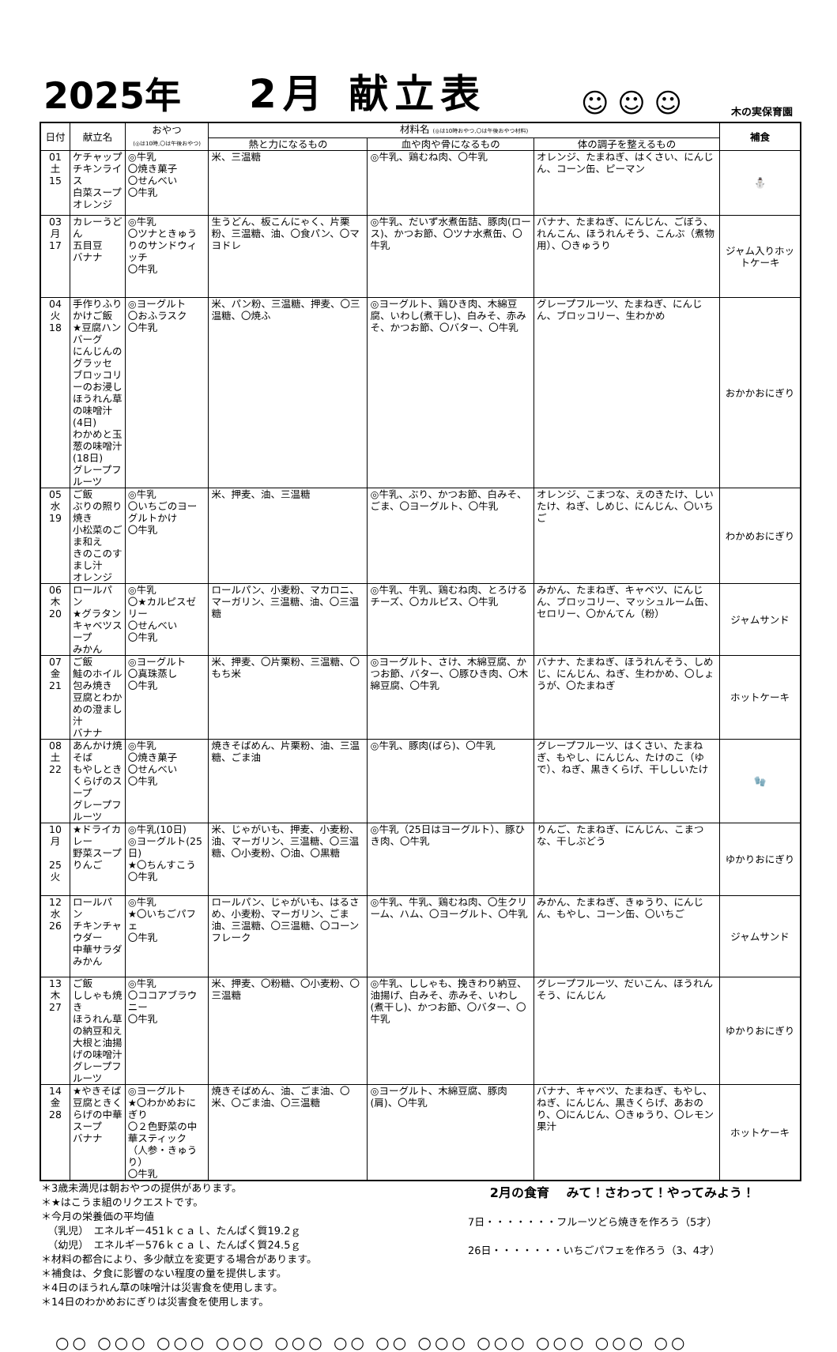2025年
2月 献立表
☺ ☺ ☺
木の実保育園
| 日付 | 献立名 | おやつ (◎は10時,〇は午後おやつ) | 材料名 (◎は10時おやつ,〇は午後おやつ材料) | | | 補食 |
| --- | --- | --- | --- | --- | --- | --- |
| | | | 熱と力になるもの | 血や肉や骨になるもの | 体の調子を整えるもの | |
| 01 土 15 | ケチャップチキンライス 白菜スープ オレンジ | ◎牛乳 〇焼き菓子 〇せんべい 〇牛乳 | 米、三温糖 | ◎牛乳、鶏むね肉、〇牛乳 | オレンジ、たまねぎ、はくさい、にんじん、コーン缶、ピーマン | ⛄ |
| 03 月 17 | カレーうどん 五目豆 バナナ | ◎牛乳 〇ツナときゅうりのサンドウィッチ 〇牛乳 | 生うどん、板こんにゃく、片栗粉、三温糖、油、〇食パン、〇マヨドレ | ◎牛乳、だいず水煮缶詰、豚肉(ロース)、かつお節、〇ツナ水煮缶、〇牛乳 | バナナ、たまねぎ、にんじん、ごぼう、れんこん、ほうれんそう、こんぶ（煮物用）、〇きゅうり | ジャム入りホットケーキ |
| 04 火 18 | 手作りふりかけご飯 ★豆腐ハンバーグ にんじんのグラッセ ブロッコリーのお浸し ほうれん草の味噌汁(4日) わかめと玉葱の味噌汁(18日) グレープフルーツ | ◎ヨーグルト 〇おふラスク 〇牛乳 | 米、パン粉、三温糖、押麦、〇三温糖、〇焼ふ | ◎ヨーグルト、鶏ひき肉、木綿豆腐、いわし(煮干し)、白みそ、赤みそ、かつお節、〇バター、〇牛乳 | グレープフルーツ、たまねぎ、にんじん、ブロッコリー、生わかめ | おかかおにぎり |
| 05 水 19 | ご飯 ぶりの照り焼き 小松菜のごま和え きのこのすまし汁 オレンジ | ◎牛乳 〇いちごのヨーグルトかけ 〇牛乳 | 米、押麦、油、三温糖 | ◎牛乳、ぶり、かつお節、白みそ、ごま、〇ヨーグルト、〇牛乳 | オレンジ、こまつな、えのきたけ、しいたけ、ねぎ、しめじ、にんじん、〇いちご | わかめおにぎり |
| 06 木 20 | ロールパン ★グラタン キャベツスープ みかん | ◎牛乳 〇★カルピスゼリー 〇せんべい 〇牛乳 | ロールパン、小麦粉、マカロニ、マーガリン、三温糖、油、〇三温糖 | ◎牛乳、牛乳、鶏むね肉、とろけるチーズ、〇カルピス、〇牛乳 | みかん、たまねぎ、キャベツ、にんじん、ブロッコリー、マッシュルーム缶、セロリー、〇かんてん（粉） | ジャムサンド |
| 07 金 21 | ご飯 鮭のホイル包み焼き 豆腐とわかめの澄まし汁 バナナ | ◎ヨーグルト 〇真珠蒸し 〇牛乳 | 米、押麦、〇片栗粉、三温糖、〇もち米 | ◎ヨーグルト、さけ、木綿豆腐、かつお節、バター、〇豚ひき肉、〇木綿豆腐、〇牛乳 | バナナ、たまねぎ、ほうれんそう、しめじ、にんじん、ねぎ、生わかめ、〇しょうが、〇たまねぎ | ホットケーキ |
| 08 土 22 | あんかけ焼そば もやしときくらげのスープ グレープフルーツ | ◎牛乳 〇焼き菓子 〇せんべい 〇牛乳 | 焼きそばめん、片栗粉、油、三温糖、ごま油 | ◎牛乳、豚肉(ばら)、〇牛乳 | グレープフルーツ、はくさい、たまねぎ、もやし、にんじん、たけのこ（ゆで）、ねぎ、黒きくらげ、干ししいたけ | 🧤 |
| 10 月 25 火 | ★ドライカレー 野菜スープ りんご | ◎牛乳(10日) ◎ヨーグルト(25日) ★〇ちんすこう 〇牛乳 | 米、じゃがいも、押麦、小麦粉、油、マーガリン、三温糖、〇三温糖、〇小麦粉、〇油、〇黒糖 | ◎牛乳（25日はヨーグルト）、豚ひき肉、〇牛乳 | りんご、たまねぎ、にんじん、こまつな、干しぶどう | ゆかりおにぎり |
| 12 水 26 | ロールパン チキンチャウダー 中華サラダ みかん | ◎牛乳 ★〇いちごパフェ 〇牛乳 | ロールパン、じゃがいも、はるさめ、小麦粉、マーガリン、ごま油、三温糖、〇三温糖、〇コーンフレーク | ◎牛乳、牛乳、鶏むね肉、〇生クリーム、ハム、〇ヨーグルト、〇牛乳 | みかん、たまねぎ、きゅうり、にんじん、もやし、コーン缶、〇いちご | ジャムサンド |
| 13 木 27 | ご飯 ししゃも焼き ほうれん草の納豆和え 大根と油揚げの味噌汁 グレープフルーツ | ◎牛乳 〇ココアブラウニー 〇牛乳 | 米、押麦、〇粉糖、〇小麦粉、〇三温糖 | ◎牛乳、ししゃも、挽きわり納豆、油揚げ、白みそ、赤みそ、いわし(煮干し)、かつお節、〇バター、〇牛乳 | グレープフルーツ、だいこん、ほうれんそう、にんじん | ゆかりおにぎり |
| 14 金 28 | ★やきそば 豆腐ときくらげの中華スープ バナナ | ◎ヨーグルト ★〇わかめおにぎり 〇２色野菜の中華スティック（人参・きゅうり） 〇牛乳 | 焼きそばめん、油、ごま油、〇米、〇ごま油、〇三温糖 | ◎ヨーグルト、木綿豆腐、豚肉(肩)、〇牛乳 | バナナ、キャベツ、たまねぎ、もやし、ねぎ、にんじん、黒きくらげ、あおのり、〇にんじん、〇きゅうり、〇レモン果汁 | ホットケーキ |
＊3歳未満児は朝おやつの提供があります。
＊★はこうま組のリクエストです。
＊今月の栄養価の平均値
（乳児）　エネルギー451ｋｃａｌ、たんぱく質19.2ｇ
（幼児）　エネルギー576ｋｃａｌ、たんぱく質24.5ｇ
＊材料の都合により、多少献立を変更する場合があります。
＊補食は、夕食に影響のない程度の量を提供します。
＊4日のほうれん草の味噌汁は災害食を使用します。
＊14日のわかめおにぎりは災害食を使用します。
2月の食育　 みて！さわって！やってみよう！
7日・・・・・・・フルーツどら焼きを作ろう（5才）
26日・・・・・・・いちごパフェを作ろう（3、4才）
○○ ○○○ ○○○ ○○○ ○○○ ○○ ○○ ○○○ ○○○ ○○○ ○○○ ○○